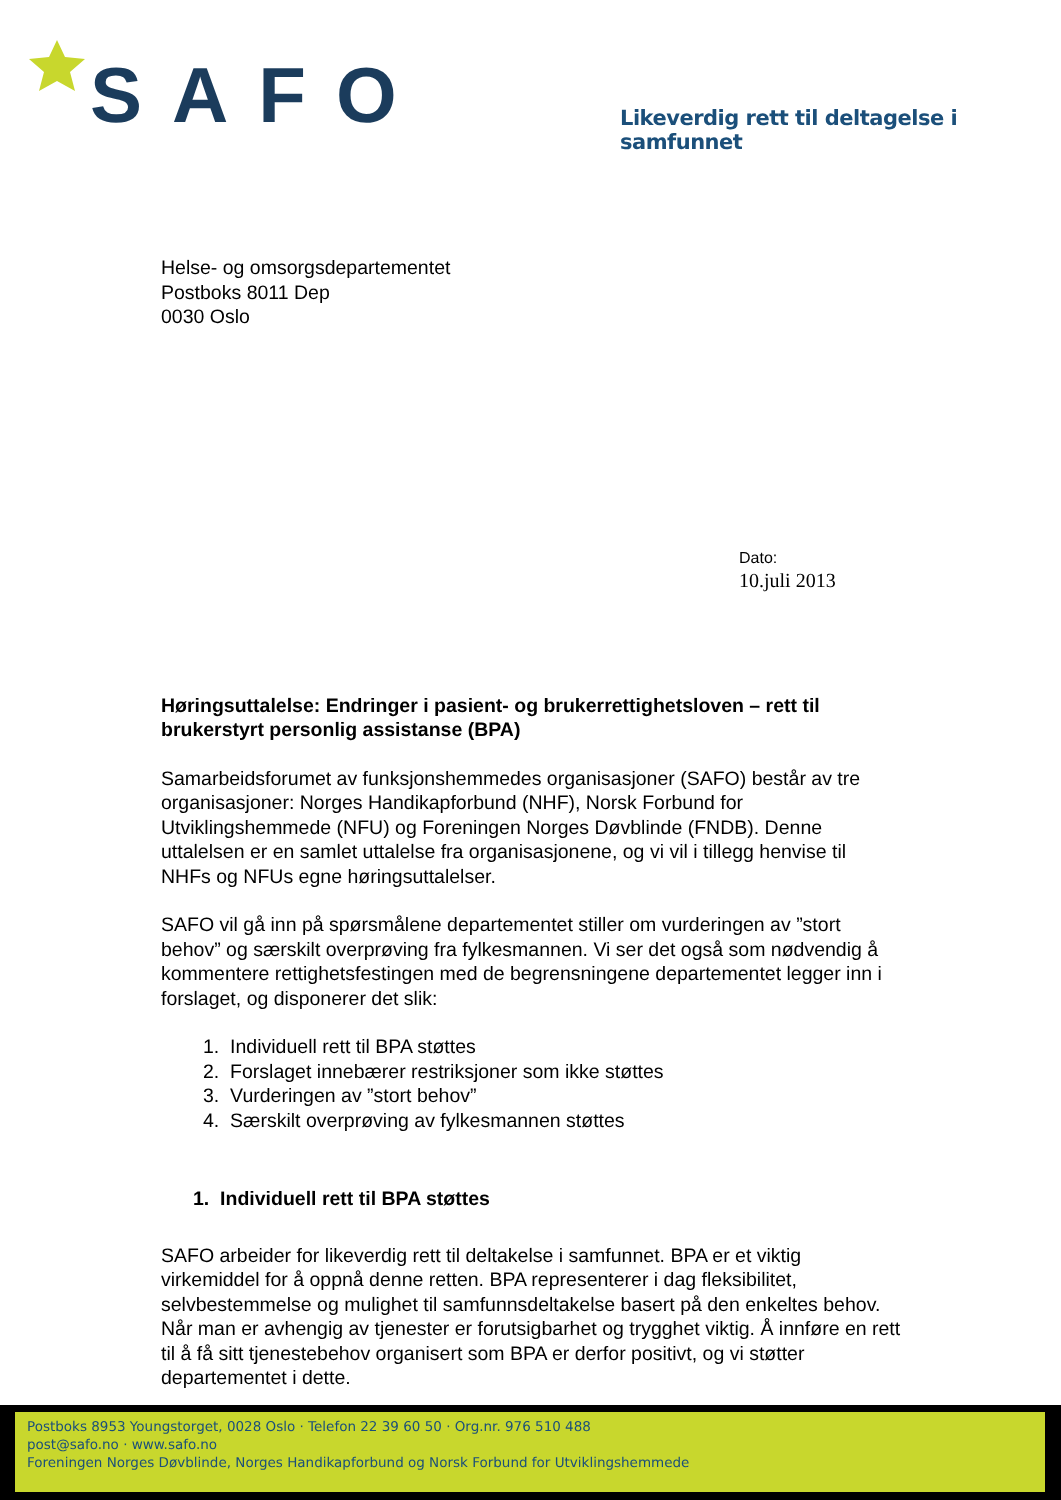SAFO
Likeverdig rett til deltagelse i samfunnet
Helse- og omsorgsdepartementet
Postboks 8011 Dep
0030 Oslo
Dato:
10.juli 2013
Høringsuttalelse: Endringer i pasient- og brukerrettighetsloven – rett til brukerstyrt personlig assistanse (BPA)
Samarbeidsforumet av funksjonshemmedes organisasjoner (SAFO) består av tre organisasjoner: Norges Handikapforbund (NHF), Norsk Forbund for Utviklingshemmede (NFU) og Foreningen Norges Døvblinde (FNDB). Denne uttalelsen er en samlet uttalelse fra organisasjonene, og vi vil i tillegg henvise til NHFs og NFUs egne høringsuttalelser.
SAFO vil gå inn på spørsmålene departementet stiller om vurderingen av ”stort behov” og særskilt overprøving fra fylkesmannen. Vi ser det også som nødvendig å kommentere rettighetsfestingen med de begrensningene departementet legger inn i forslaget, og disponerer det slik:
1. Individuell rett til BPA støttes
2. Forslaget innebærer restriksjoner som ikke støttes
3. Vurderingen av ”stort behov”
4. Særskilt overprøving av fylkesmannen støttes
1. Individuell rett til BPA støttes
SAFO arbeider for likeverdig rett til deltakelse i samfunnet. BPA er et viktig virkemiddel for å oppnå denne retten. BPA representerer i dag fleksibilitet, selvbestemmelse og mulighet til samfunnsdeltakelse basert på den enkeltes behov. Når man er avhengig av tjenester er forutsigbarhet og trygghet viktig. Å innføre en rett til å få sitt tjenestebehov organisert som BPA er derfor positivt, og vi støtter departementet i dette.
Postboks 8953 Youngstorget, 0028 Oslo · Telefon 22 39 60 50 · Org.nr. 976 510 488
post@safo.no · www.safo.no
Foreningen Norges Døvblinde, Norges Handikapforbund og Norsk Forbund for Utviklingshemmede